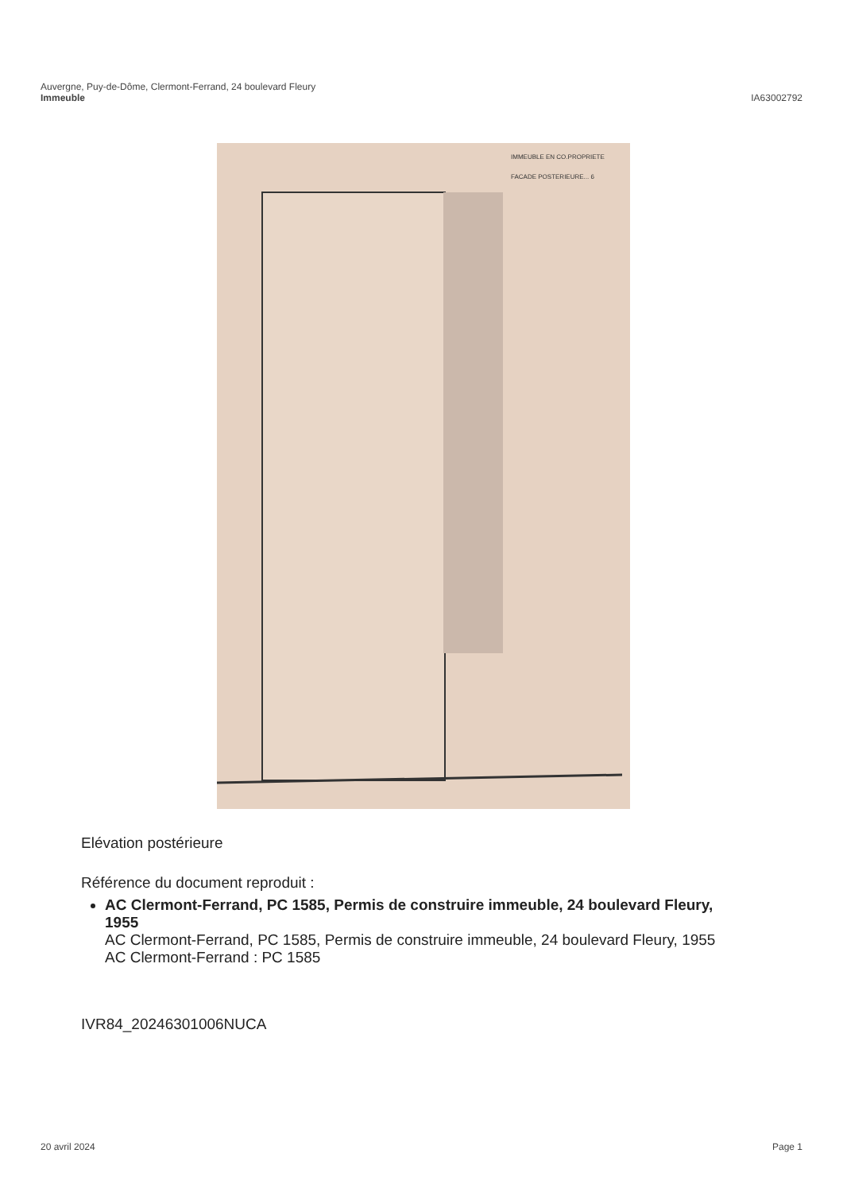Auvergne, Puy-de-Dôme, Clermont-Ferrand, 24 boulevard Fleury
Immeuble
IA63002792
IMMEUBLE EN CO.PROPRIETE
FACADE POSTERIEURE... 6
Elévation postérieure
Référence du document reproduit :
AC Clermont-Ferrand, PC 1585, Permis de construire immeuble, 24 boulevard Fleury, 1955
AC Clermont-Ferrand, PC 1585, Permis de construire immeuble, 24 boulevard Fleury, 1955
AC Clermont-Ferrand : PC 1585
IVR84_20246301006NUCA
20 avril 2024 Page 1